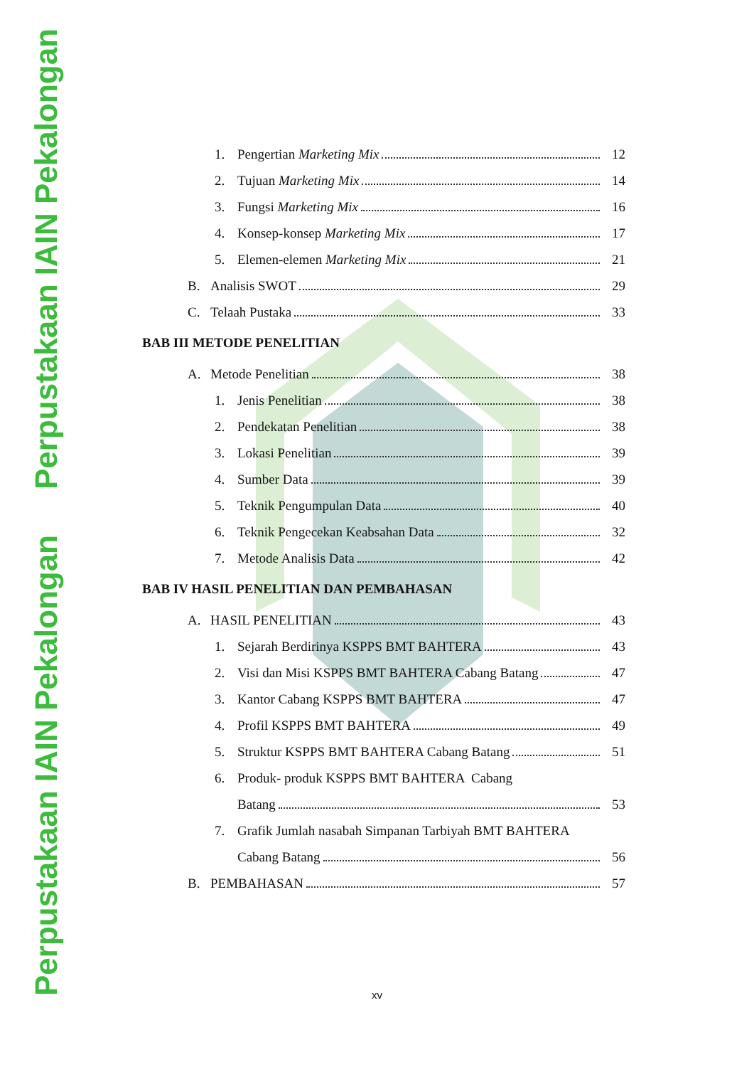Perpustakaan IAIN Pekalongan Perpustakaan IAIN Pekalongan
1. Pengertian Marketing Mix 12
2. Tujuan Marketing Mix 14
3. Fungsi Marketing Mix 16
4. Konsep-konsep Marketing Mix 17
5. Elemen-elemen Marketing Mix 21
B. Analisis SWOT 29
C. Telaah Pustaka 33
BAB III METODE PENELITIAN
A. Metode Penelitian 38
1. Jenis Penelitian 38
2. Pendekatan Penelitian 38
3. Lokasi Penelitian 39
4. Sumber Data 39
5. Teknik Pengumpulan Data 40
6. Teknik Pengecekan Keabsahan Data 32
7. Metode Analisis Data 42
BAB IV HASIL PENELITIAN DAN PEMBAHASAN
A. HASIL PENELITIAN 43
1. Sejarah Berdirinya KSPPS BMT BAHTERA 43
2. Visi dan Misi KSPPS BMT BAHTERA Cabang Batang 47
3. Kantor Cabang KSPPS BMT BAHTERA 47
4. Profil KSPPS BMT BAHTERA 49
5. Struktur KSPPS BMT BAHTERA Cabang Batang 51
6. Produk- produk KSPPS BMT BAHTERA Cabang
Batang 53
7. Grafik Jumlah nasabah Simpanan Tarbiyah BMT BAHTERA
Cabang Batang 56
B. PEMBAHASAN 57
xv